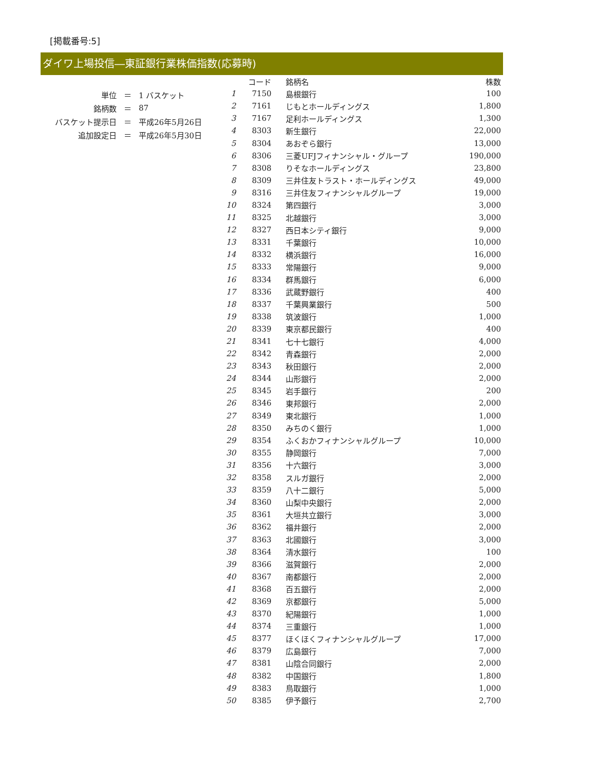[掲載番号:5]
ダイワ上場投信―東証銀行業株価指数(応募時)
| 単位 | ＝ | 1 バスケット |
| 銘柄数 | ＝ | 87 |
| バスケット提示日 | ＝ | 平成26年5月26日 |
| 追加設定日 | ＝ | 平成26年5月30日 |
| | コード | 銘柄名 | 株数 |
| --- | --- | --- | --- |
| 1 | 7150 | 島根銀行 | 100 |
| 2 | 7161 | じもとホールディングス | 1,800 |
| 3 | 7167 | 足利ホールディングス | 1,300 |
| 4 | 8303 | 新生銀行 | 22,000 |
| 5 | 8304 | あおぞら銀行 | 13,000 |
| 6 | 8306 | 三菱UFJフィナンシャル・グループ | 190,000 |
| 7 | 8308 | りそなホールディングス | 23,800 |
| 8 | 8309 | 三井住友トラスト・ホールディングス | 49,000 |
| 9 | 8316 | 三井住友フィナンシャルグループ | 19,000 |
| 10 | 8324 | 第四銀行 | 3,000 |
| 11 | 8325 | 北越銀行 | 3,000 |
| 12 | 8327 | 西日本シティ銀行 | 9,000 |
| 13 | 8331 | 千葉銀行 | 10,000 |
| 14 | 8332 | 横浜銀行 | 16,000 |
| 15 | 8333 | 常陽銀行 | 9,000 |
| 16 | 8334 | 群馬銀行 | 6,000 |
| 17 | 8336 | 武蔵野銀行 | 400 |
| 18 | 8337 | 千葉興業銀行 | 500 |
| 19 | 8338 | 筑波銀行 | 1,000 |
| 20 | 8339 | 東京都民銀行 | 400 |
| 21 | 8341 | 七十七銀行 | 4,000 |
| 22 | 8342 | 青森銀行 | 2,000 |
| 23 | 8343 | 秋田銀行 | 2,000 |
| 24 | 8344 | 山形銀行 | 2,000 |
| 25 | 8345 | 岩手銀行 | 200 |
| 26 | 8346 | 東邦銀行 | 2,000 |
| 27 | 8349 | 東北銀行 | 1,000 |
| 28 | 8350 | みちのく銀行 | 1,000 |
| 29 | 8354 | ふくおかフィナンシャルグループ | 10,000 |
| 30 | 8355 | 静岡銀行 | 7,000 |
| 31 | 8356 | 十六銀行 | 3,000 |
| 32 | 8358 | スルガ銀行 | 2,000 |
| 33 | 8359 | 八十二銀行 | 5,000 |
| 34 | 8360 | 山梨中央銀行 | 2,000 |
| 35 | 8361 | 大垣共立銀行 | 3,000 |
| 36 | 8362 | 福井銀行 | 2,000 |
| 37 | 8363 | 北國銀行 | 3,000 |
| 38 | 8364 | 清水銀行 | 100 |
| 39 | 8366 | 滋賀銀行 | 2,000 |
| 40 | 8367 | 南都銀行 | 2,000 |
| 41 | 8368 | 百五銀行 | 2,000 |
| 42 | 8369 | 京都銀行 | 5,000 |
| 43 | 8370 | 紀陽銀行 | 1,000 |
| 44 | 8374 | 三重銀行 | 1,000 |
| 45 | 8377 | ほくほくフィナンシャルグループ | 17,000 |
| 46 | 8379 | 広島銀行 | 7,000 |
| 47 | 8381 | 山陰合同銀行 | 2,000 |
| 48 | 8382 | 中国銀行 | 1,800 |
| 49 | 8383 | 鳥取銀行 | 1,000 |
| 50 | 8385 | 伊予銀行 | 2,700 |